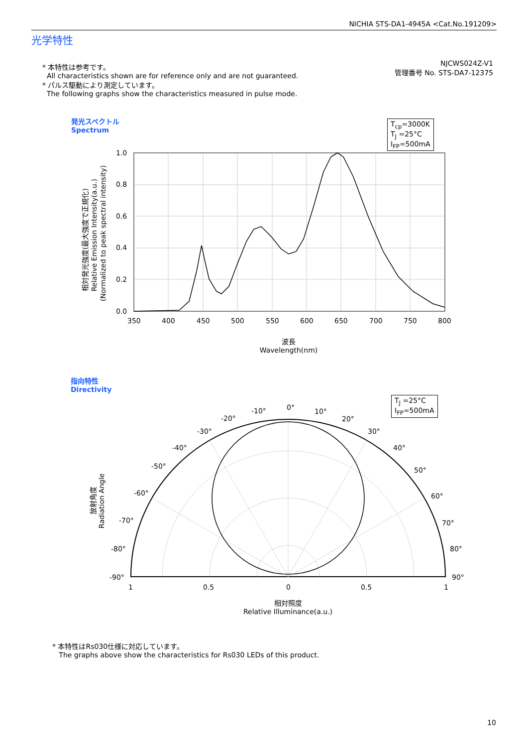NICHIA STS-DA1-4945A <Cat.No.191209>
光学特性
* 本特性は参考です。
All characteristics shown are for reference only and are not guaranteed.
* パルス駆動により測定しています。
The following graphs show the characteristics measured in pulse mode.
NJCWS024Z-V1
管理番号 No. STS-DA7-12375
発光スペクトル
Spectrum
T<sub>cp</sub>=3000K
T<sub>J</sub> =25°C
I<sub>FP</sub>=500mA
1.0
0.8
0.6
0.4
0.2
0.0
350
400
450
500
550
600
650
700
750
800
相対発光強度(最大強度で正規化)
Relative Emission Intensity(a.u.)
(Normalized to peak spectral intensity)
波長
Wavelength(nm)
指向特性
Directivity
T<sub>J</sub> =25°C
I<sub>FP</sub>=500mA
0°
-10°
10°
-20°
20°
-30°
30°
-40°
40°
-50°
50°
-60°
60°
-70°
70°
-80°
80°
-90°
90°
1
0.5
0
0.5
1
放射角度
Radiation Angle
相対照度
Relative Illuminance(a.u.)
* 本特性はRs030仕様に対応しています。
The graphs above show the characteristics for Rs030 LEDs of this product.
10